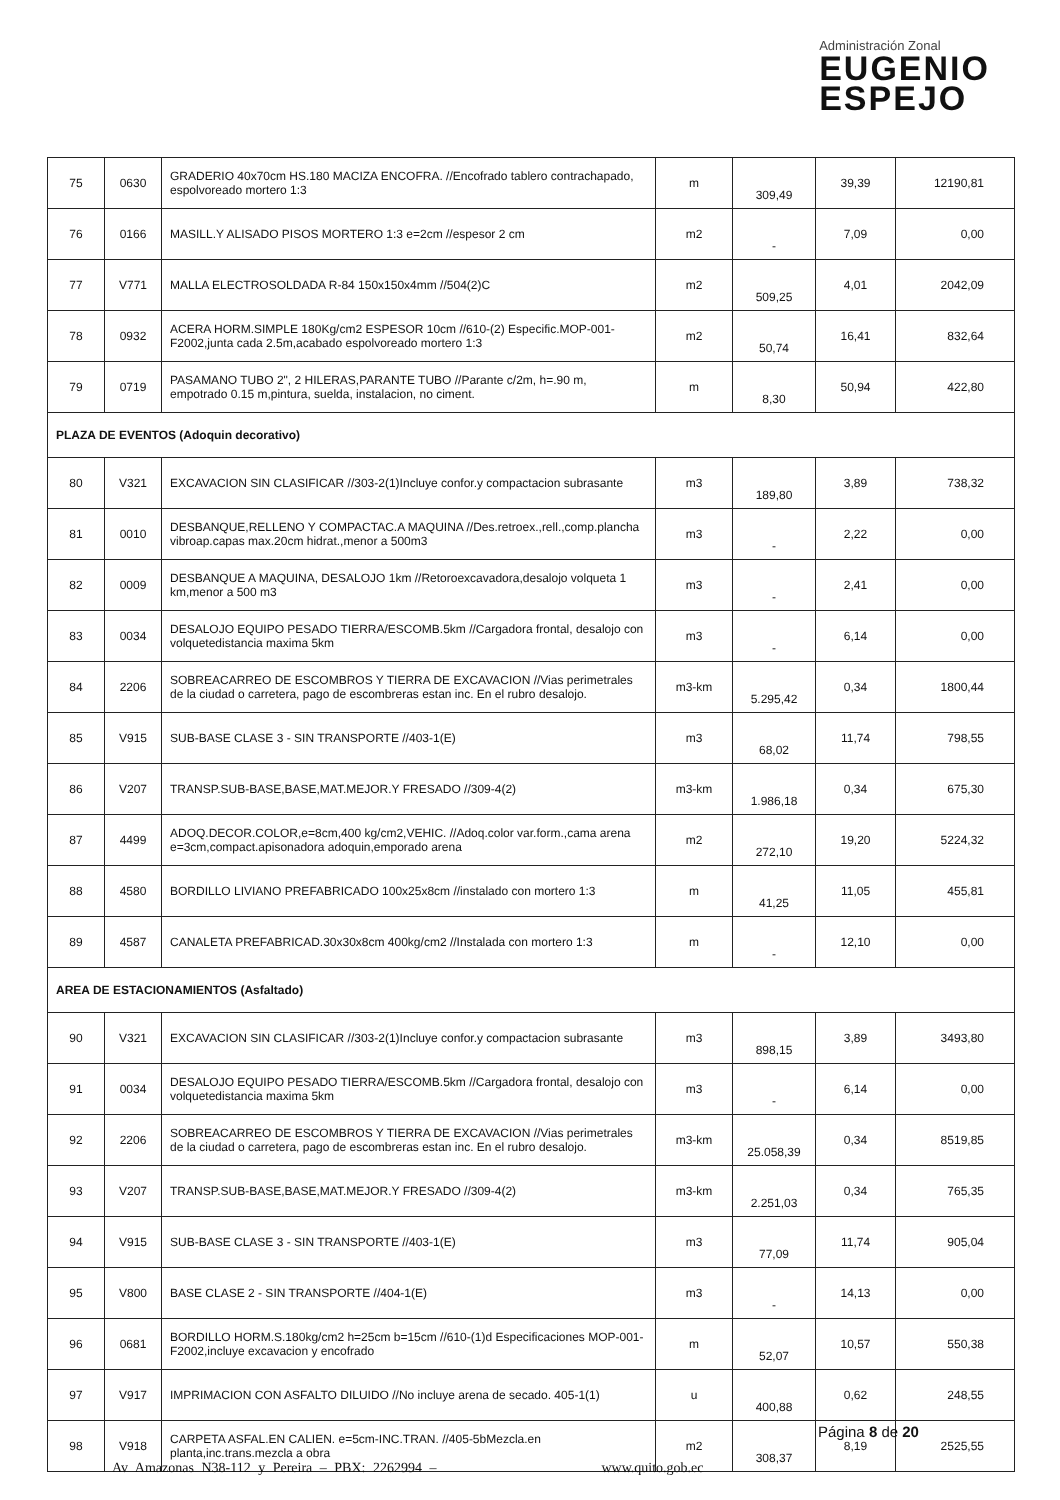Administración Zonal
EUGENIO
ESPEJO
| 75 | 0630 | GRADERIO 40x70cm HS.180 MACIZA ENCOFRA. //Encofrado tablero contrachapado, espolvoreado mortero 1:3 | m | 309,49 | 39,39 | 12190,81 |
| 76 | 0166 | MASILL.Y ALISADO PISOS MORTERO 1:3 e=2cm //espesor 2 cm | m2 | - | 7,09 | 0,00 |
| 77 | V771 | MALLA ELECTROSOLDADA R-84 150x150x4mm //504(2)C | m2 | 509,25 | 4,01 | 2042,09 |
| 78 | 0932 | ACERA HORM.SIMPLE 180Kg/cm2 ESPESOR 10cm //610-(2) Especific.MOP-001-F2002,junta cada 2.5m,acabado espolvoreado mortero 1:3 | m2 | 50,74 | 16,41 | 832,64 |
| 79 | 0719 | PASAMANO TUBO 2", 2 HILERAS,PARANTE TUBO //Parante c/2m, h=.90 m, empotrado 0.15 m,pintura, suelda, instalacion, no ciment. | m | 8,30 | 50,94 | 422,80 |
| PLAZA DE EVENTOS (Adoquin decorativo) | | | | | | |
| 80 | V321 | EXCAVACION SIN CLASIFICAR //303-2(1)Incluye confor.y compactacion subrasante | m3 | 189,80 | 3,89 | 738,32 |
| 81 | 0010 | DESBANQUE,RELLENO Y COMPACTAC.A MAQUINA //Des.retroex.,rell.,comp.plancha vibroap.capas max.20cm hidrat.,menor a 500m3 | m3 | - | 2,22 | 0,00 |
| 82 | 0009 | DESBANQUE A MAQUINA, DESALOJO 1km //Retoroexcavadora,desalojo volqueta 1 km,menor a 500 m3 | m3 | - | 2,41 | 0,00 |
| 83 | 0034 | DESALOJO EQUIPO PESADO TIERRA/ESCOMB.5km //Cargadora frontal, desalojo con volquetedistancia maxima 5km | m3 | - | 6,14 | 0,00 |
| 84 | 2206 | SOBREACARREO DE ESCOMBROS Y TIERRA DE EXCAVACION //Vias perimetrales de la ciudad o carretera, pago de escombreras estan inc. En el rubro desalojo. | m3-km | 5.295,42 | 0,34 | 1800,44 |
| 85 | V915 | SUB-BASE CLASE 3 - SIN TRANSPORTE //403-1(E) | m3 | 68,02 | 11,74 | 798,55 |
| 86 | V207 | TRANSP.SUB-BASE,BASE,MAT.MEJOR.Y FRESADO //309-4(2) | m3-km | 1.986,18 | 0,34 | 675,30 |
| 87 | 4499 | ADOQ.DECOR.COLOR,e=8cm,400 kg/cm2,VEHIC. //Adoq.color var.form.,cama arena e=3cm,compact.apisonadora adoquin,emporado arena | m2 | 272,10 | 19,20 | 5224,32 |
| 88 | 4580 | BORDILLO LIVIANO PREFABRICADO 100x25x8cm //instalado con mortero 1:3 | m | 41,25 | 11,05 | 455,81 |
| 89 | 4587 | CANALETA PREFABRICAD.30x30x8cm 400kg/cm2 //Instalada con mortero 1:3 | m | - | 12,10 | 0,00 |
| AREA DE ESTACIONAMIENTOS (Asfaltado) | | | | | | |
| 90 | V321 | EXCAVACION SIN CLASIFICAR //303-2(1)Incluye confor.y compactacion subrasante | m3 | 898,15 | 3,89 | 3493,80 |
| 91 | 0034 | DESALOJO EQUIPO PESADO TIERRA/ESCOMB.5km //Cargadora frontal, desalojo con volquetedistancia maxima 5km | m3 | - | 6,14 | 0,00 |
| 92 | 2206 | SOBREACARREO DE ESCOMBROS Y TIERRA DE EXCAVACION //Vias perimetrales de la ciudad o carretera, pago de escombreras estan inc. En el rubro desalojo. | m3-km | 25.058,39 | 0,34 | 8519,85 |
| 93 | V207 | TRANSP.SUB-BASE,BASE,MAT.MEJOR.Y FRESADO //309-4(2) | m3-km | 2.251,03 | 0,34 | 765,35 |
| 94 | V915 | SUB-BASE CLASE 3 - SIN TRANSPORTE //403-1(E) | m3 | 77,09 | 11,74 | 905,04 |
| 95 | V800 | BASE CLASE 2 - SIN TRANSPORTE //404-1(E) | m3 | - | 14,13 | 0,00 |
| 96 | 0681 | BORDILLO HORM.S.180kg/cm2 h=25cm b=15cm //610-(1)d Especificaciones MOP-001-F2002,incluye excavacion y encofrado | m | 52,07 | 10,57 | 550,38 |
| 97 | V917 | IMPRIMACION CON ASFALTO DILUIDO //No incluye arena de secado. 405-1(1) | u | 400,88 | 0,62 | 248,55 |
| 98 | V918 | CARPETA ASFAL.EN CALIEN. e=5cm-INC.TRAN. //405-5bMezcla.en planta,inc.trans.mezcla a obra | m2 | 308,37 | 8,19 | 2525,55 |
Página 8 de 20
Av Amazonas N38-112 y Pereira – PBX: 2262994 – www.quito.gob.ec